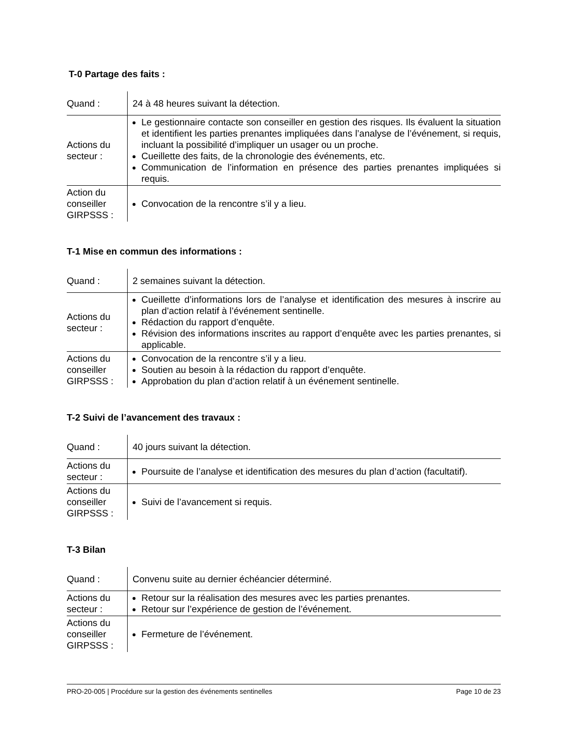T-0 Partage des faits :
| Quand : | 24 à 48 heures suivant la détection. |
| Actions du secteur : | Le gestionnaire contacte son conseiller en gestion des risques. Ils évaluent la situation et identifient les parties prenantes impliquées dans l’analyse de l’événement, si requis, incluant la possibilité d’impliquer un usager ou un proche. Cueillette des faits, de la chronologie des événements, etc. Communication de l’information en présence des parties prenantes impliquées si requis. |
| Action du conseiller GIRPSSS : | Convocation de la rencontre s’il y a lieu. |
T-1 Mise en commun des informations :
| Quand : | 2 semaines suivant la détection. |
| Actions du secteur : | Cueillette d’informations lors de l’analyse et identification des mesures à inscrire au plan d’action relatif à l’événement sentinelle. Rédaction du rapport d’enquête. Révision des informations inscrites au rapport d’enquête avec les parties prenantes, si applicable. |
| Actions du conseiller GIRPSSS : | Convocation de la rencontre s’il y a lieu. Soutien au besoin à la rédaction du rapport d’enquête. Approbation du plan d’action relatif à un événement sentinelle. |
T-2 Suivi de l’avancement des travaux :
| Quand : | 40 jours suivant la détection. |
| Actions du secteur : | Poursuite de l’analyse et identification des mesures du plan d’action (facultatif). |
| Actions du conseiller GIRPSSS : | Suivi de l’avancement si requis. |
T-3 Bilan
| Quand : | Convenu suite au dernier échéancier déterminé. |
| Actions du secteur : | Retour sur la réalisation des mesures avec les parties prenantes. Retour sur l’expérience de gestion de l’événement. |
| Actions du conseiller GIRPSSS : | Fermeture de l’événement. |
PRO-20-005 | Procédure sur la gestion des événements sentinelles Page 10 de 23